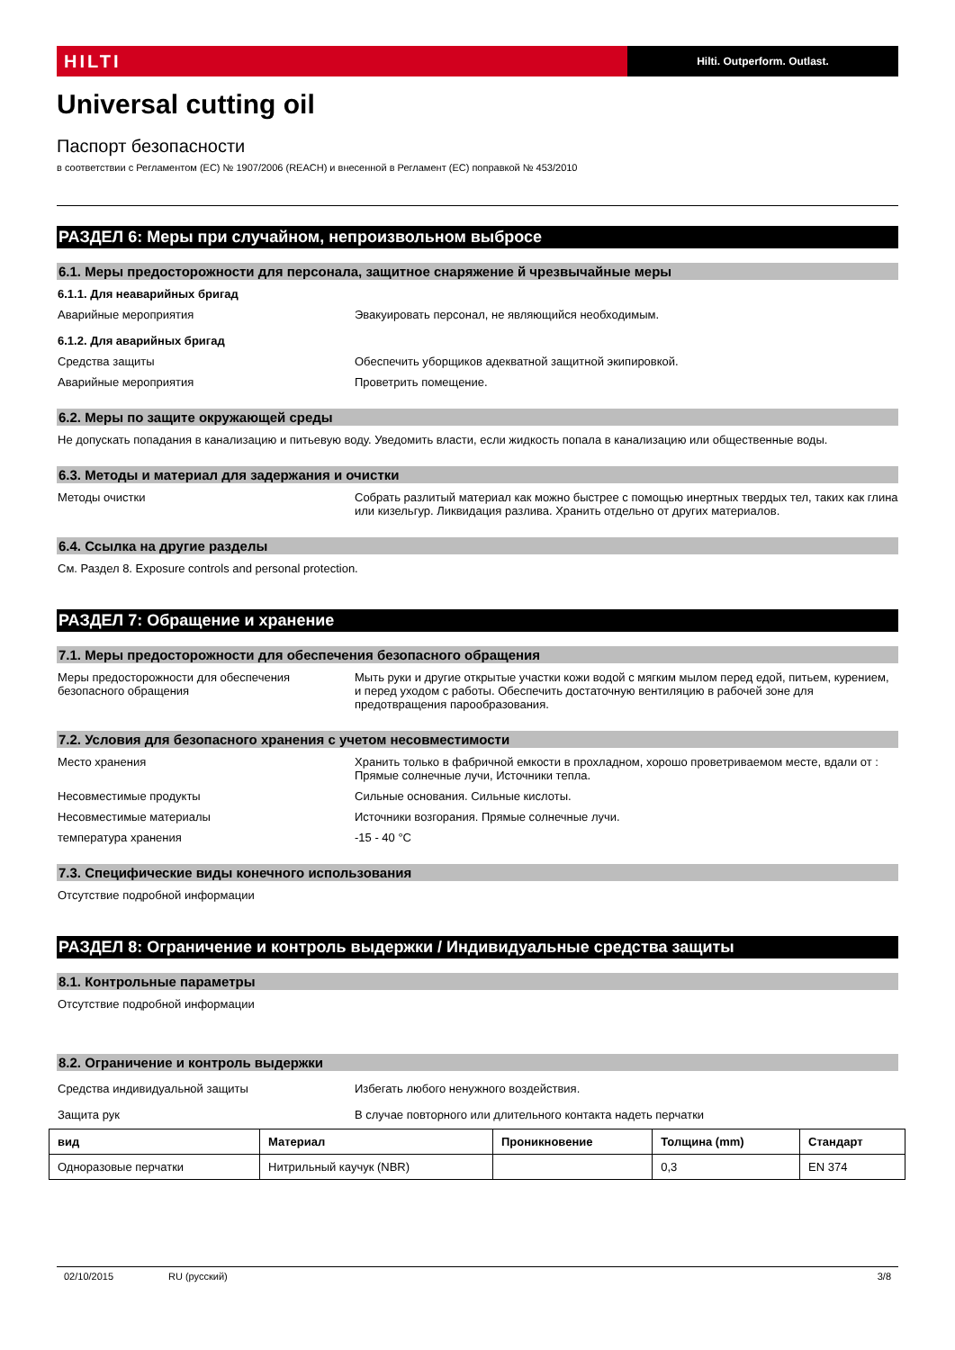HILTI
Hilti. Outperform. Outlast.
Universal cutting oil
Паспорт безопасности
в соответствии с Регламентом (ЕС) № 1907/2006 (REACH) и внесенной в Регламент (ЕС) поправкой № 453/2010
РАЗДЕЛ 6: Меры при случайном, непроизвольном выбросе
6.1. Меры предосторожности для персонала, защитное снаряжение й чрезвычайные меры
6.1.1. Для неаварийных бригад
Аварийные мероприятия Эвакуировать персонал, не являющийся необходимым.
6.1.2. Для аварийных бригад
Средства защиты Обеспечить уборщиков адекватной защитной экипировкой.
Аварийные мероприятия Проветрить помещение.
6.2. Меры по защите окружающей среды
Не допускать попадания в канализацию и питьевую воду. Уведомить власти, если жидкость попала в канализацию или общественные воды.
6.3. Методы и материал для задержания и очистки
Методы очистки Собрать разлитый материал как можно быстрее с помощью инертных твердых тел, таких как глина или кизельгур. Ликвидация разлива. Хранить отдельно от других материалов.
6.4. Ссылка на другие разделы
См. Раздел 8. Exposure controls and personal protection.
РАЗДЕЛ 7: Обращение и хранение
7.1. Меры предосторожности для обеспечения безопасного обращения
Меры предосторожности для обеспечения безопасного обращения
Мыть руки и другие открытые участки кожи водой с мягким мылом перед едой, питьем, курением, и перед уходом с работы. Обеспечить достаточную вентиляцию в рабочей зоне для предотвращения парообразования.
7.2. Условия для безопасного хранения с учетом несовместимости
Место хранения Хранить только в фабричной емкости в прохладном, хорошо проветриваемом месте, вдали от : Прямые солнечные лучи, Источники тепла.
Несовместимые продукты Сильные основания. Сильные кислоты.
Несовместимые материалы Источники возгорания. Прямые солнечные лучи.
температура хранения -15 - 40 °C
7.3. Специфические виды конечного использования
Отсутствие подробной информации
РАЗДЕЛ 8: Ограничение и контроль выдержки / Индивидуальные средства защиты
8.1. Контрольные параметры
Отсутствие подробной информации
8.2. Ограничение и контроль выдержки
Средства индивидуальной защиты Избегать любого ненужного воздействия.
Защита рук В случае повторного или длительного контакта надеть перчатки
| вид | Материал | Проникновение | Толщина (mm) | Стандарт |
| --- | --- | --- | --- | --- |
| Одноразовые перчатки | Нитрильный каучук (NBR) | | 0,3 | EN 374 |
02/10/2015 RU (русский) 3/8